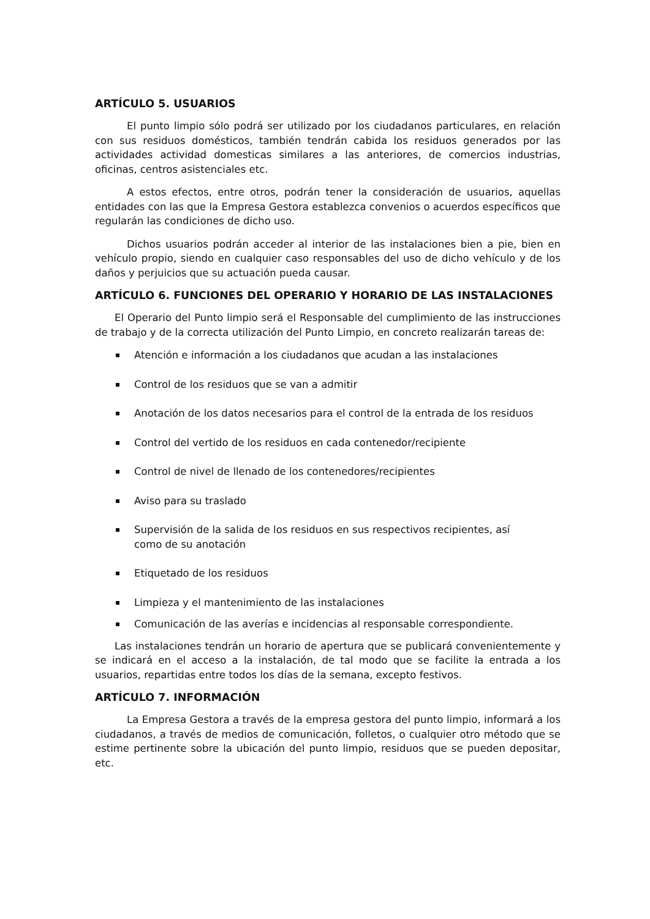ARTÍCULO 5. USUARIOS
El punto limpio sólo podrá ser utilizado por los ciudadanos particulares, en relación con sus residuos domésticos, también tendrán cabida los residuos generados por las actividades actividad domesticas similares a las anteriores, de comercios industrias, oficinas, centros asistenciales etc.
A estos efectos, entre otros, podrán tener la consideración de usuarios, aquellas entidades con las que la Empresa Gestora establezca convenios o acuerdos específicos que regularán las condiciones de dicho uso.
Dichos usuarios podrán acceder al interior de las instalaciones bien a pie, bien en vehículo propio, siendo en cualquier caso responsables del uso de dicho vehículo y de los daños y perjuicios que su actuación pueda causar.
ARTÍCULO 6. FUNCIONES DEL OPERARIO Y HORARIO DE LAS INSTALACIONES
El Operario del Punto limpio será el Responsable del cumplimiento de las instrucciones de trabajo y de la correcta utilización del Punto Limpio, en concreto realizarán tareas de:
Atención e información a los ciudadanos que acudan a las instalaciones
Control de los residuos que se van a admitir
Anotación de los datos necesarios para el control de la entrada de los residuos
Control del vertido de los residuos en cada contenedor/recipiente
Control de nivel de llenado de los contenedores/recipientes
Aviso para su traslado
Supervisión de la salida de los residuos en sus respectivos recipientes, así
como de su anotación
Etiquetado de los residuos
Limpieza y el mantenimiento de las instalaciones
Comunicación de las averías e incidencias al responsable correspondiente.
Las instalaciones tendrán un horario de apertura que se publicará convenientemente y se indicará en el acceso a la instalación, de tal modo que se facilite la entrada a los usuarios, repartidas entre todos los días de la semana, excepto festivos.
ARTÍCULO 7. INFORMACIÓN
La Empresa Gestora a través de la empresa gestora del punto limpio, informará a los ciudadanos, a través de medios de comunicación, folletos, o cualquier otro método que se estime pertinente sobre la ubicación del punto limpio, residuos que se pueden depositar, etc.